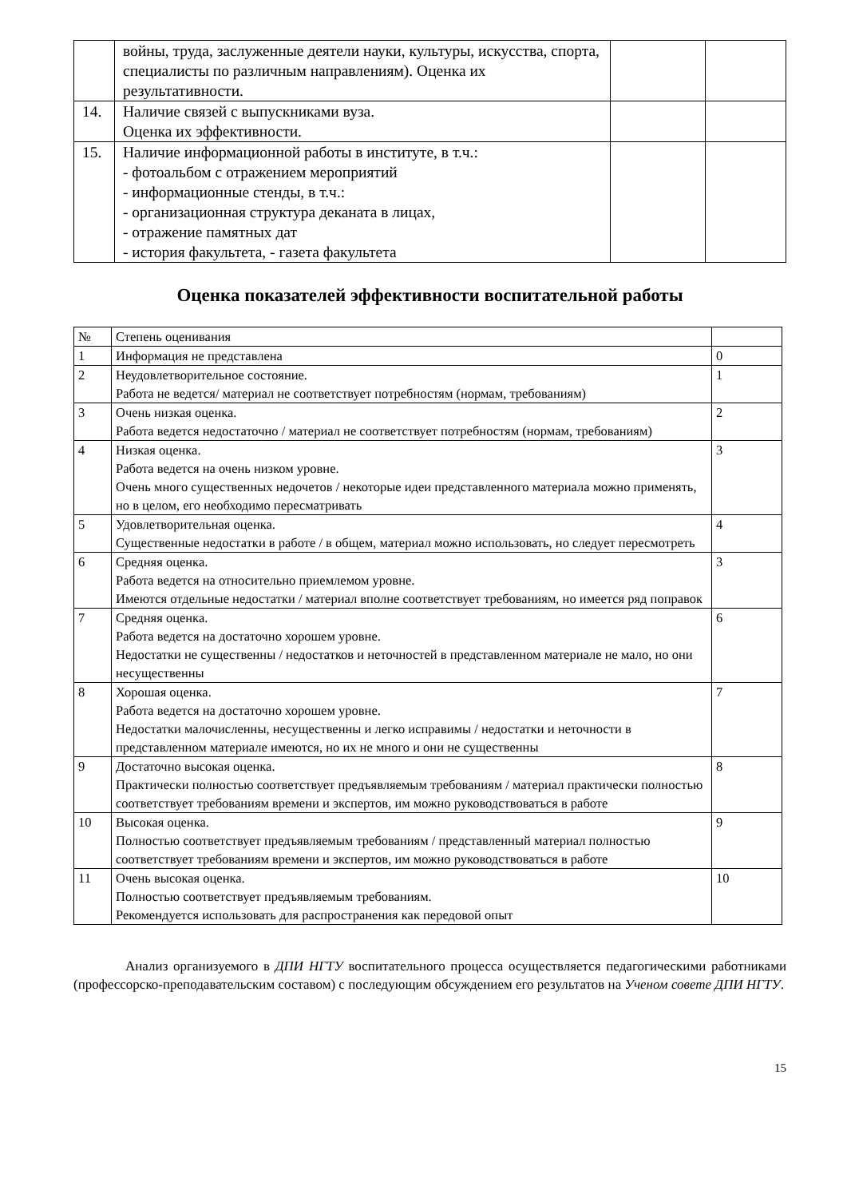| | войны, труда, заслуженные деятели науки, культуры, искусства, спорта, специалисты по различным направлениям). Оценка их результативности. | | |
| 14. | Наличие связей с выпускниками вуза. Оценка их эффективности. | | |
| 15. | Наличие информационной работы в институте, в т.ч.: - фотоальбом с отражением мероприятий - информационные стенды, в т.ч.: - организационная структура деканата в лицах, - отражение памятных дат - история факультета, - газета факультета | | |
Оценка показателей эффективности воспитательной работы
| № | Степень оценивания | |
| --- | --- | --- |
| 1 | Информация не представлена | 0 |
| 2 | Неудовлетворительное состояние. Работа не ведется/ материал не соответствует потребностям (нормам, требованиям) | 1 |
| 3 | Очень низкая оценка. Работа ведется недостаточно / материал не соответствует потребностям (нормам, требованиям) | 2 |
| 4 | Низкая оценка. Работа ведется на очень низком уровне. Очень много существенных недочетов / некоторые идеи представленного материала можно применять, но в целом, его необходимо пересматривать | 3 |
| 5 | Удовлетворительная оценка. Существенные недостатки в работе / в общем, материал можно использовать, но следует пересмотреть | 4 |
| 6 | Средняя оценка. Работа ведется на относительно приемлемом уровне. Имеются отдельные недостатки / материал вполне соответствует требованиям, но имеется ряд поправок | 3 |
| 7 | Средняя оценка. Работа ведется на достаточно хорошем уровне. Недостатки не существенны / недостатков и неточностей в представленном материале не мало, но они несущественны | 6 |
| 8 | Хорошая оценка. Работа ведется на достаточно хорошем уровне. Недостатки малочисленны, несущественны и легко исправимы / недостатки и неточности в представленном материале имеются, но их не много и они не существенны | 7 |
| 9 | Достаточно высокая оценка. Практически полностью соответствует предъявляемым требованиям / материал практически полностью соответствует требованиям времени и экспертов, им можно руководствоваться в работе | 8 |
| 10 | Высокая оценка. Полностью соответствует предъявляемым требованиям / представленный материал полностью соответствует требованиям времени и экспертов, им можно руководствоваться в работе | 9 |
| 11 | Очень высокая оценка. Полностью соответствует предъявляемым требованиям. Рекомендуется использовать для распространения как передовой опыт | 10 |
Анализ организуемого в ДПИ НГТУ воспитательного процесса осуществляется педагогическими работниками (профессорско-преподавательским составом) с последующим обсуждением его результатов на Ученом совете ДПИ НГТУ.
15